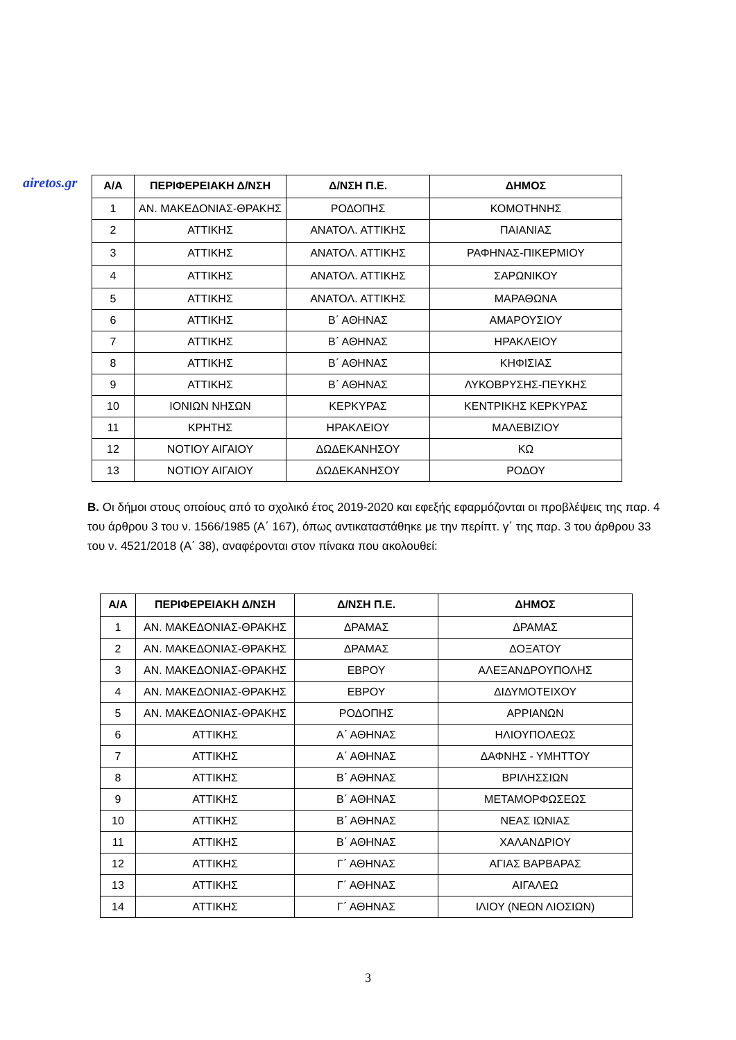airetos.gr
| Α/Α | ΠΕΡΙΦΕΡΕΙΑΚΗ Δ/ΝΣΗ | Δ/ΝΣΗ Π.Ε. | ΔΗΜΟΣ |
| --- | --- | --- | --- |
| 1 | ΑΝ. ΜΑΚΕΔΟΝΙΑΣ-ΘΡΑΚΗΣ | ΡΟΔΟΠΗΣ | ΚΟΜΟΤΗΝΗΣ |
| 2 | ΑΤΤΙΚΗΣ | ΑΝΑΤΟΛ. ΑΤΤΙΚΗΣ | ΠΑΙΑΝΙΑΣ |
| 3 | ΑΤΤΙΚΗΣ | ΑΝΑΤΟΛ. ΑΤΤΙΚΗΣ | ΡΑΦΗΝΑΣ-ΠΙΚΕΡΜΙΟΥ |
| 4 | ΑΤΤΙΚΗΣ | ΑΝΑΤΟΛ. ΑΤΤΙΚΗΣ | ΣΑΡΩΝΙΚΟΥ |
| 5 | ΑΤΤΙΚΗΣ | ΑΝΑΤΟΛ. ΑΤΤΙΚΗΣ | ΜΑΡΑΘΩΝΑ |
| 6 | ΑΤΤΙΚΗΣ | Β΄ ΑΘΗΝΑΣ | ΑΜΑΡΟΥΣΙΟΥ |
| 7 | ΑΤΤΙΚΗΣ | Β΄ ΑΘΗΝΑΣ | ΗΡΑΚΛΕΙΟΥ |
| 8 | ΑΤΤΙΚΗΣ | Β΄ ΑΘΗΝΑΣ | ΚΗΦΙΣΙΑΣ |
| 9 | ΑΤΤΙΚΗΣ | Β΄ ΑΘΗΝΑΣ | ΛΥΚΟΒΡΥΣΗΣ-ΠΕΥΚΗΣ |
| 10 | ΙΟΝΙΩΝ ΝΗΣΩΝ | ΚΕΡΚΥΡΑΣ | ΚΕΝΤΡΙΚΗΣ ΚΕΡΚΥΡΑΣ |
| 11 | ΚΡΗΤΗΣ | ΗΡΑΚΛΕΙΟΥ | ΜΑΛΕΒΙΖΙΟΥ |
| 12 | ΝΟΤΙΟΥ ΑΙΓΑΙΟΥ | ΔΩΔΕΚΑΝΗΣΟΥ | ΚΩ |
| 13 | ΝΟΤΙΟΥ ΑΙΓΑΙΟΥ | ΔΩΔΕΚΑΝΗΣΟΥ | ΡΟΔΟΥ |
Β. Οι δήμοι στους οποίους από το σχολικό έτος 2019-2020 και εφεξής εφαρμόζονται οι προβλέψεις της παρ. 4 του άρθρου 3 του ν. 1566/1985 (Α΄ 167), όπως αντικαταστάθηκε με την περίπτ. γ΄ της παρ. 3 του άρθρου 33 του ν. 4521/2018 (Α΄ 38), αναφέρονται στον πίνακα που ακολουθεί:
| Α/Α | ΠΕΡΙΦΕΡΕΙΑΚΗ Δ/ΝΣΗ | Δ/ΝΣΗ Π.Ε. | ΔΗΜΟΣ |
| --- | --- | --- | --- |
| 1 | ΑΝ. ΜΑΚΕΔΟΝΙΑΣ-ΘΡΑΚΗΣ | ΔΡΑΜΑΣ | ΔΡΑΜΑΣ |
| 2 | ΑΝ. ΜΑΚΕΔΟΝΙΑΣ-ΘΡΑΚΗΣ | ΔΡΑΜΑΣ | ΔΟΞΑΤΟΥ |
| 3 | ΑΝ. ΜΑΚΕΔΟΝΙΑΣ-ΘΡΑΚΗΣ | ΕΒΡΟΥ | ΑΛΕΞΑΝΔΡΟΥΠΟΛΗΣ |
| 4 | ΑΝ. ΜΑΚΕΔΟΝΙΑΣ-ΘΡΑΚΗΣ | ΕΒΡΟΥ | ΔΙΔΥΜΟΤΕΙΧΟΥ |
| 5 | ΑΝ. ΜΑΚΕΔΟΝΙΑΣ-ΘΡΑΚΗΣ | ΡΟΔΟΠΗΣ | ΑΡΡΙΑΝΩΝ |
| 6 | ΑΤΤΙΚΗΣ | Α΄ ΑΘΗΝΑΣ | ΗΛΙΟΥΠΟΛΕΩΣ |
| 7 | ΑΤΤΙΚΗΣ | Α΄ ΑΘΗΝΑΣ | ΔΑΦΝΗΣ - ΥΜΗΤΤΟΥ |
| 8 | ΑΤΤΙΚΗΣ | Β΄ ΑΘΗΝΑΣ | ΒΡΙΛΗΣΣΙΩΝ |
| 9 | ΑΤΤΙΚΗΣ | Β΄ ΑΘΗΝΑΣ | ΜΕΤΑΜΟΡΦΩΣΕΩΣ |
| 10 | ΑΤΤΙΚΗΣ | Β΄ ΑΘΗΝΑΣ | ΝΕΑΣ ΙΩΝΙΑΣ |
| 11 | ΑΤΤΙΚΗΣ | Β΄ ΑΘΗΝΑΣ | ΧΑΛΑΝΔΡΙΟΥ |
| 12 | ΑΤΤΙΚΗΣ | Γ΄ ΑΘΗΝΑΣ | ΑΓΙΑΣ ΒΑΡΒΑΡΑΣ |
| 13 | ΑΤΤΙΚΗΣ | Γ΄ ΑΘΗΝΑΣ | ΑΙΓΑΛΕΩ |
| 14 | ΑΤΤΙΚΗΣ | Γ΄ ΑΘΗΝΑΣ | ΙΛΙΟΥ (ΝΕΩΝ ΛΙΟΣΙΩΝ) |
3